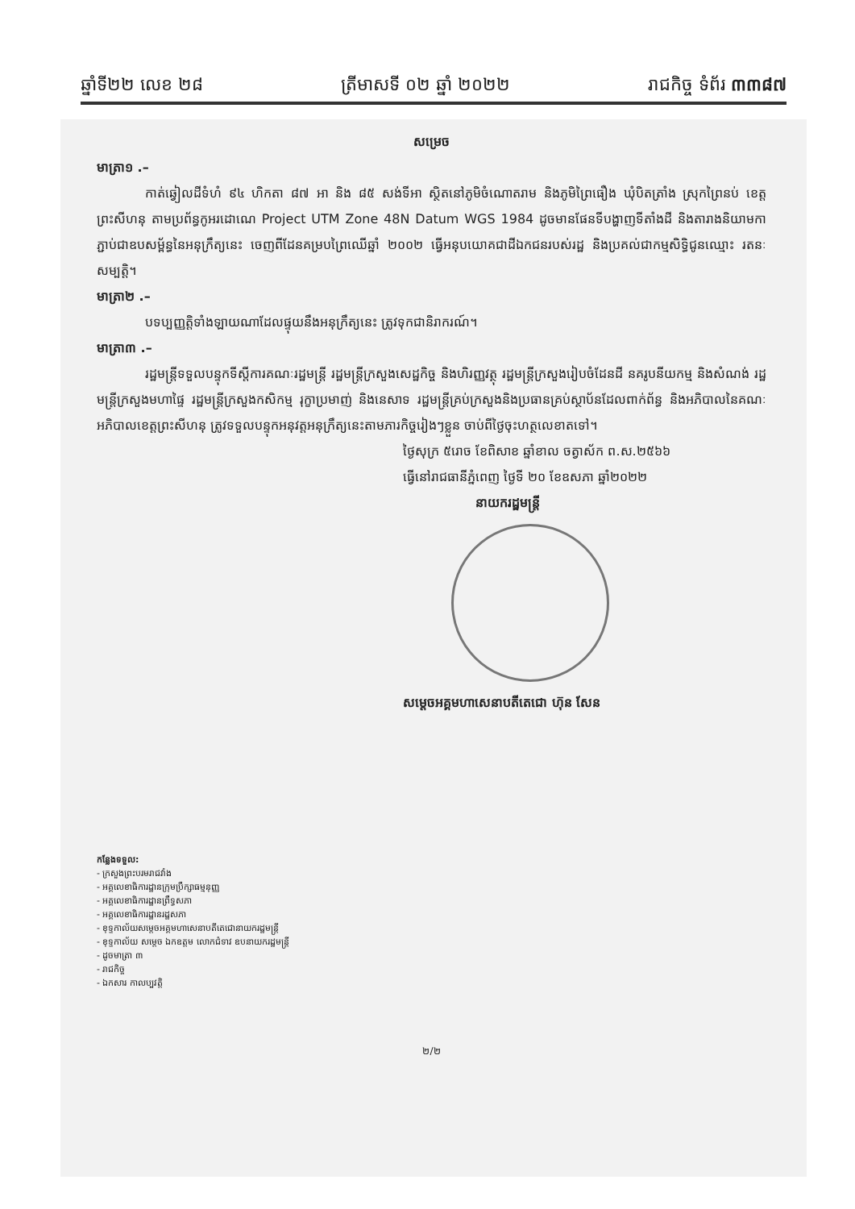ឆ្នាំទី២២ លេខ ២៨ ត្រីមាសទី ០២ ឆ្នាំ ២០២២ រាជកិច្ច ទំព័រ ៣៣៨៧
សម្រេច
មាត្រា១ .–
កាត់ឆ្វៀលដីទំហំ ៩៤ ហិកតា ៨៧ អា និង ៨៥ សង់ទីអា ស្ថិតនៅភូមិចំណោតរាម និងភូមិព្រៃធឿង ឃុំបិតត្រាំង ស្រុកព្រៃនប់ ខេត្តព្រះសីហនុ តាមប្រព័ន្ធកូអរដោណេ Project UTM Zone 48N Datum WGS 1984 ដូចមានផែនទីបង្ហាញទីតាំងដី និងតារាងនិយាមកាភ្ជាប់ជាឧបសម្ព័ន្ធនៃអនុក្រឹត្យនេះ ចេញពីដែនគម្របព្រៃឈើឆ្នាំ ២០០២ ធ្វើអនុបយោគជាដីឯកជនរបស់រដ្ឋ និងប្រគល់ជាកម្មសិទ្ធិជូនឈ្មោះ រតនៈ សម្បត្តិ។
មាត្រា២ .–
បទប្បញ្ញត្តិទាំងឡាយណាដែលផ្ទុយនឹងអនុក្រឹត្យនេះ ត្រូវទុកជានិរាករណ៍។
មាត្រា៣ .–
រដ្ឋមន្ត្រីទទួលបន្ទុកទីស្តីការគណៈរដ្ឋមន្ត្រី រដ្ឋមន្ត្រីក្រសួងសេដ្ឋកិច្ច និងហិរញ្ញវត្ថុ រដ្ឋមន្ត្រីក្រសួងរៀបចំដែនដី នគរូបនីយកម្ម និងសំណង់ រដ្ឋមន្ត្រីក្រសួងមហាផ្ទៃ រដ្ឋមន្ត្រីក្រសួងកសិកម្ម រុក្ខាប្រមាញ់ និងនេសាទ រដ្ឋមន្ត្រីគ្រប់ក្រសួងនិងប្រធានគ្រប់ស្ថាប័នដែលពាក់ព័ន្ធ និងអភិបាលនៃគណៈអភិបាលខេត្តព្រះសីហនុ ត្រូវទទួលបន្ទុកអនុវត្តអនុក្រឹត្យនេះតាមភារកិច្ចរៀងៗខ្លួន ចាប់ពីថ្ងៃចុះហត្ថលេខាតទៅ។
ថ្ងៃសុក្រ ៥រោច ខែពិសាខ ឆ្នាំខាល ចត្វាស័ក ព.ស.២៥៦៦
ធ្វើនៅរាជធានីភ្នំពេញ ថ្ងៃទី ២០ ខែឧសភា ឆ្នាំ២០២២
នាយករដ្ឋមន្ត្រី
សម្តេចអគ្គមហាសេនាបតីតេជោ ហ៊ុន សែន
កន្លែងទទួល:
- ក្រសួងព្រះបរមរាជវាំង
- អគ្គលេខាធិការដ្ឋានក្រុមប្រឹក្សាធម្មនុញ្ញ
- អគ្គលេខាធិការដ្ឋានព្រឹទ្ធសភា
- អគ្គលេខាធិការដ្ឋានរដ្ឋសភា
- ខុទ្ទកាល័យសម្តេចអគ្គមហាសេនាបតីតេជោនាយករដ្ឋមន្ត្រី
- ខុទ្ទកាល័យ សម្តេច ឯកឧត្តម លោកជំទាវ ឧបនាយករដ្ឋមន្ត្រី
- ដូចមាត្រា ៣
- រាជកិច្ច
- ឯកសារ កាលប្បវត្តិ
២/២